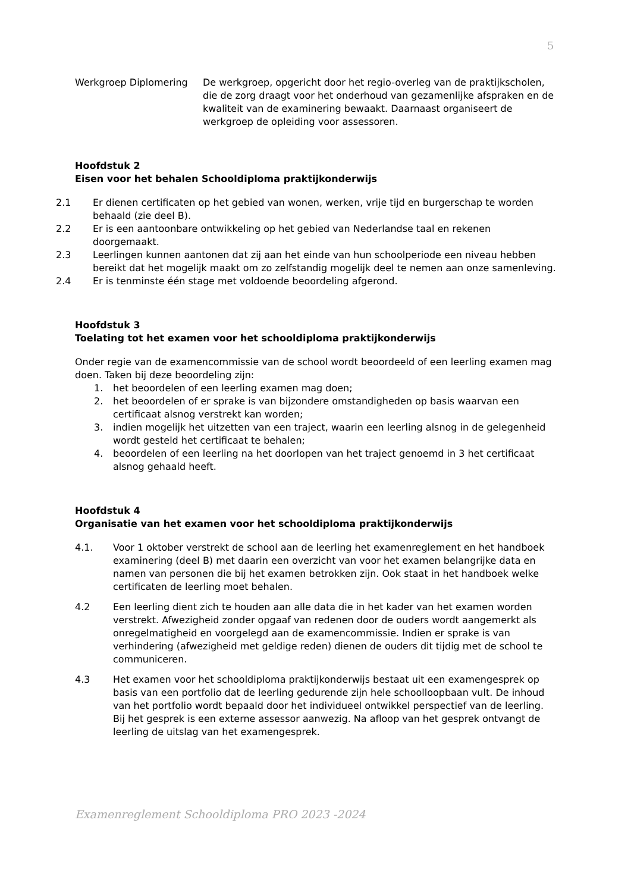5
Werkgroep Diplomering De werkgroep, opgericht door het regio-overleg van de praktijkscholen, die de zorg draagt voor het onderhoud van gezamenlijke afspraken en de kwaliteit van de examinering bewaakt. Daarnaast organiseert de werkgroep de opleiding voor assessoren.
Hoofdstuk 2
Eisen voor het behalen Schooldiploma praktijkonderwijs
2.1 Er dienen certificaten op het gebied van wonen, werken, vrije tijd en burgerschap te worden behaald (zie deel B).
2.2 Er is een aantoonbare ontwikkeling op het gebied van Nederlandse taal en rekenen doorgemaakt.
2.3 Leerlingen kunnen aantonen dat zij aan het einde van hun schoolperiode een niveau hebben bereikt dat het mogelijk maakt om zo zelfstandig mogelijk deel te nemen aan onze samenleving.
2.4 Er is tenminste één stage met voldoende beoordeling afgerond.
Hoofdstuk 3
Toelating tot het examen voor het schooldiploma praktijkonderwijs
Onder regie van de examencommissie van de school wordt beoordeeld of een leerling examen mag doen. Taken bij deze beoordeling zijn:
1. het beoordelen of een leerling examen mag doen;
2. het beoordelen of er sprake is van bijzondere omstandigheden op basis waarvan een certificaat alsnog verstrekt kan worden;
3. indien mogelijk het uitzetten van een traject, waarin een leerling alsnog in de gelegenheid wordt gesteld het certificaat te behalen;
4. beoordelen of een leerling na het doorlopen van het traject genoemd in 3 het certificaat alsnog gehaald heeft.
Hoofdstuk 4
Organisatie van het examen voor het schooldiploma praktijkonderwijs
4.1. Voor 1 oktober verstrekt de school aan de leerling het examenreglement en het handboek examinering (deel B) met daarin een overzicht van voor het examen belangrijke data en namen van personen die bij het examen betrokken zijn. Ook staat in het handboek welke certificaten de leerling moet behalen.
4.2 Een leerling dient zich te houden aan alle data die in het kader van het examen worden verstrekt. Afwezigheid zonder opgaaf van redenen door de ouders wordt aangemerkt als onregelmatigheid en voorgelegd aan de examencommissie. Indien er sprake is van verhindering (afwezigheid met geldige reden) dienen de ouders dit tijdig met de school te communiceren.
4.3 Het examen voor het schooldiploma praktijkonderwijs bestaat uit een examengesprek op basis van een portfolio dat de leerling gedurende zijn hele schoolloopbaan vult. De inhoud van het portfolio wordt bepaald door het individueel ontwikkel perspectief van de leerling. Bij het gesprek is een externe assessor aanwezig. Na afloop van het gesprek ontvangt de leerling de uitslag van het examengesprek.
Examenreglement Schooldiploma PRO 2023 -2024